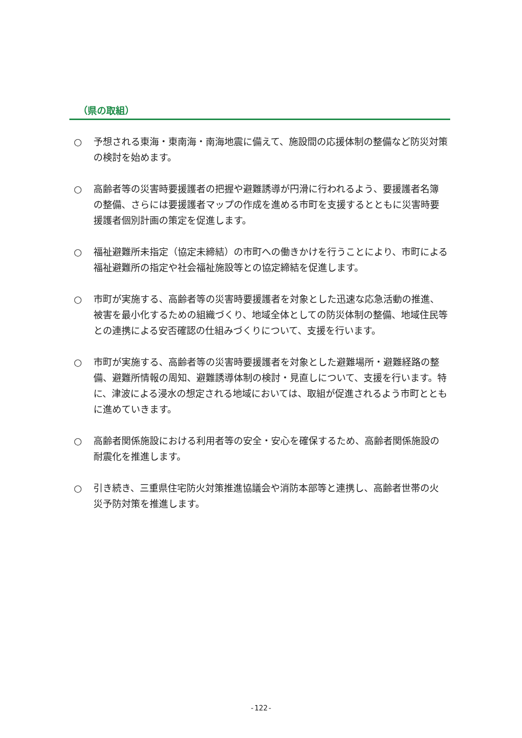（県の取組）
○ 予想される東海・東南海・南海地震に備えて、施設間の応援体制の整備など防災対策の検討を始めます。
○ 高齢者等の災害時要援護者の把握や避難誘導が円滑に行われるよう、要援護者名簿の整備、さらには要援護者マップの作成を進める市町を支援するとともに災害時要援護者個別計画の策定を促進します。
○ 福祉避難所未指定（協定未締結）の市町への働きかけを行うことにより、市町による福祉避難所の指定や社会福祉施設等との協定締結を促進します。
○ 市町が実施する、高齢者等の災害時要援護者を対象とした迅速な応急活動の推進、被害を最小化するための組織づくり、地域全体としての防災体制の整備、地域住民等との連携による安否確認の仕組みづくりについて、支援を行います。
○ 市町が実施する、高齢者等の災害時要援護者を対象とした避難場所・避難経路の整備、避難所情報の周知、避難誘導体制の検討・見直しについて、支援を行います。特に、津波による浸水の想定される地域においては、取組が促進されるよう市町とともに進めていきます。
○ 高齢者関係施設における利用者等の安全・安心を確保するため、高齢者関係施設の耐震化を推進します。
○ 引き続き、三重県住宅防火対策推進協議会や消防本部等と連携し、高齢者世帯の火災予防対策を推進します。
-122-